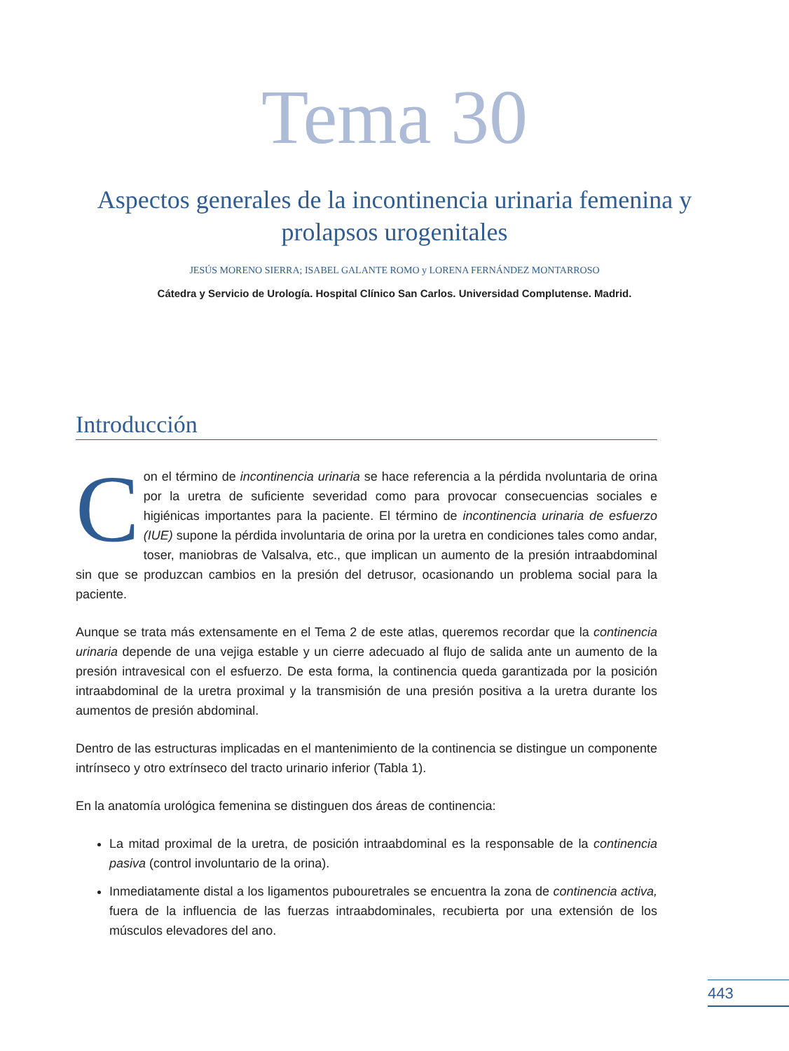Tema 30
Aspectos generales de la incontinencia urinaria femenina y prolapsos urogenitales
JESÚS MORENO SIERRA; ISABEL GALANTE ROMO y LORENA FERNÁNDEZ MONTARROSO
Cátedra y Servicio de Urología. Hospital Clínico San Carlos. Universidad Complutense. Madrid.
Introducción
Con el término de incontinencia urinaria se hace referencia a la pérdida nvoluntaria de orina por la uretra de suficiente severidad como para provocar consecuencias sociales e higiénicas importantes para la paciente. El término de incontinencia urinaria de esfuerzo (IUE) supone la pérdida involuntaria de orina por la uretra en condiciones tales como andar, toser, maniobras de Valsalva, etc., que implican un aumento de la presión intraabdominal sin que se produzcan cambios en la presión del detrusor, ocasionando un problema social para la paciente.
Aunque se trata más extensamente en el Tema 2 de este atlas, queremos recordar que la continencia urinaria depende de una vejiga estable y un cierre adecuado al flujo de salida ante un aumento de la presión intravesical con el esfuerzo. De esta forma, la continencia queda garantizada por la posición intraabdominal de la uretra proximal y la transmisión de una presión positiva a la uretra durante los aumentos de presión abdominal.
Dentro de las estructuras implicadas en el mantenimiento de la continencia se distingue un componente intrínseco y otro extrínseco del tracto urinario inferior (Tabla 1).
En la anatomía urológica femenina se distinguen dos áreas de continencia:
La mitad proximal de la uretra, de posición intraabdominal es la responsable de la continencia pasiva (control involuntario de la orina).
Inmediatamente distal a los ligamentos pubouretrales se encuentra la zona de continencia activa, fuera de la influencia de las fuerzas intraabdominales, recubierta por una extensión de los músculos elevadores del ano.
443